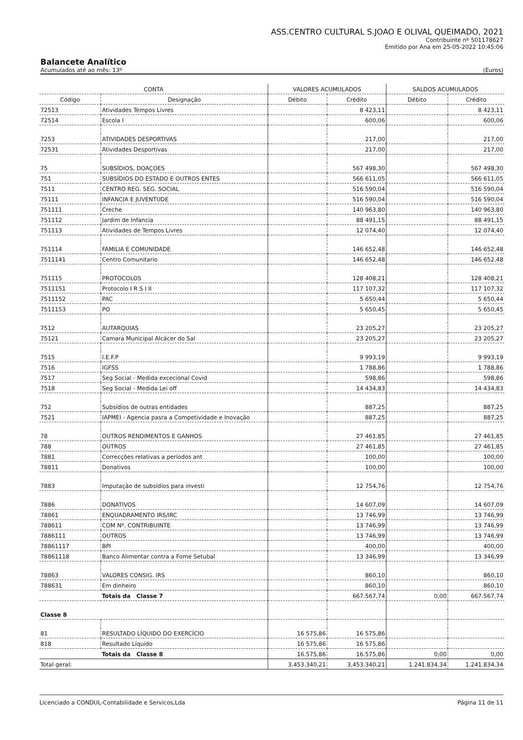ASS.CENTRO CULTURAL S.JOAO E OLIVAL QUEIMADO, 2021
Contribuinte nº 501178627
Emitido por Ana em 25-05-2022 10:45:06
Balancete Analítico
Acumulados até ao mês: 13º (Euros)
| CONTA | | VALORES ACUMULADOS | | SALDOS ACUMULADOS | |
| --- | --- | --- | --- | --- | --- |
| Código | Designação | Débito | Crédito | Débito | Crédito |
| 72513 | Atividades Tempos Livres | | 8 423,11 | | 8 423,11 |
| 72514 | Escola I | | 600,06 | | 600,06 |
| 7253 | ATIVIDADES DESPORTIVAS | | 217,00 | | 217,00 |
| 72531 | Atividades Desportivas | | 217,00 | | 217,00 |
| 75 | SUBSÍDIOS, DOAÇOES | | 567 498,30 | | 567 498,30 |
| 751 | SUBSÍDIOS DO ESTADO E OUTROS ENTES | | 566 611,05 | | 566 611,05 |
| 7511 | CENTRO REG. SEG. SOCIAL | | 516 590,04 | | 516 590,04 |
| 75111 | INFANCIA E JUVENTUDE | | 516 590,04 | | 516 590,04 |
| 751111 | Creche | | 140 963,80 | | 140 963,80 |
| 751112 | Jardim de Infancia | | 88 491,15 | | 88 491,15 |
| 751113 | Atividades de Tempos Livres | | 12 074,40 | | 12 074,40 |
| 751114 | FAMILIA E COMUNIDADE | | 146 652,48 | | 146 652,48 |
| 7511141 | Centro Comunitario | | 146 652,48 | | 146 652,48 |
| 751115 | PROTOCOLOS | | 128 408,21 | | 128 408,21 |
| 7511151 | Protocolo I R S I II | | 117 107,32 | | 117 107,32 |
| 7511152 | PAC | | 5 650,44 | | 5 650,44 |
| 7511153 | PO | | 5 650,45 | | 5 650,45 |
| 7512 | AUTARQUIAS | | 23 205,27 | | 23 205,27 |
| 75121 | Camara Municipal Alcácer do Sal | | 23 205,27 | | 23 205,27 |
| 7515 | I.E.F.P | | 9 993,19 | | 9 993,19 |
| 7516 | IGFSS | | 1 788,86 | | 1 788,86 |
| 7517 | Seg Social - Medida excecional Covid | | 598,86 | | 598,86 |
| 7518 | Seg Social - Medida Lei off | | 14 434,83 | | 14 434,83 |
| 752 | Subsídios de outras entidades | | 887,25 | | 887,25 |
| 7521 | IAPMEI - Agencia pasra a Competividade e Inovação | | 887,25 | | 887,25 |
| 78 | OUTROS RENDIMENTOS E GANHOS | | 27 461,85 | | 27 461,85 |
| 788 | OUTROS | | 27 461,85 | | 27 461,85 |
| 7881 | Correcções relativas a períodos ant | | 100,00 | | 100,00 |
| 78811 | Donativos | | 100,00 | | 100,00 |
| 7883 | Imputação de subsídios para investi | | 12 754,76 | | 12 754,76 |
| 7886 | DONATIVOS | | 14 607,09 | | 14 607,09 |
| 78861 | ENQUADRAMENTO IRS/IRC | | 13 746,99 | | 13 746,99 |
| 788611 | COM Nº. CONTRIBUINTE | | 13 746,99 | | 13 746,99 |
| 7886111 | OUTROS | | 13 746,99 | | 13 746,99 |
| 78861117 | BPI | | 400,00 | | 400,00 |
| 78861118 | Banco Alimentar contra a Fome Setubal | | 13 346,99 | | 13 346,99 |
| 78863 | VALORES CONSIG. IRS | | 860,10 | | 860,10 |
| 788631 | Em dinheiro | | 860,10 | | 860,10 |
| | Totais da Classe 7 | | 667.567,74 | 0,00 | 667.567,74 |
| Classe 8 | | | | | |
| 81 | RESULTADO LÍQUIDO DO EXERCÍCIO | 16 575,86 | 16 575,86 | | |
| 818 | Resultado Líquido | 16 575,86 | 16 575,86 | | |
| | Totais da Classe 8 | 16.575,86 | 16.575,86 | 0,00 | 0,00 |
| Total geral: | | 3.453.340,21 | 3.453.340,21 | 1.241.834,34 | 1.241.834,34 |
Licenciado a CONDUL-Contabilidade e Servicos,Lda Página 11 de 11